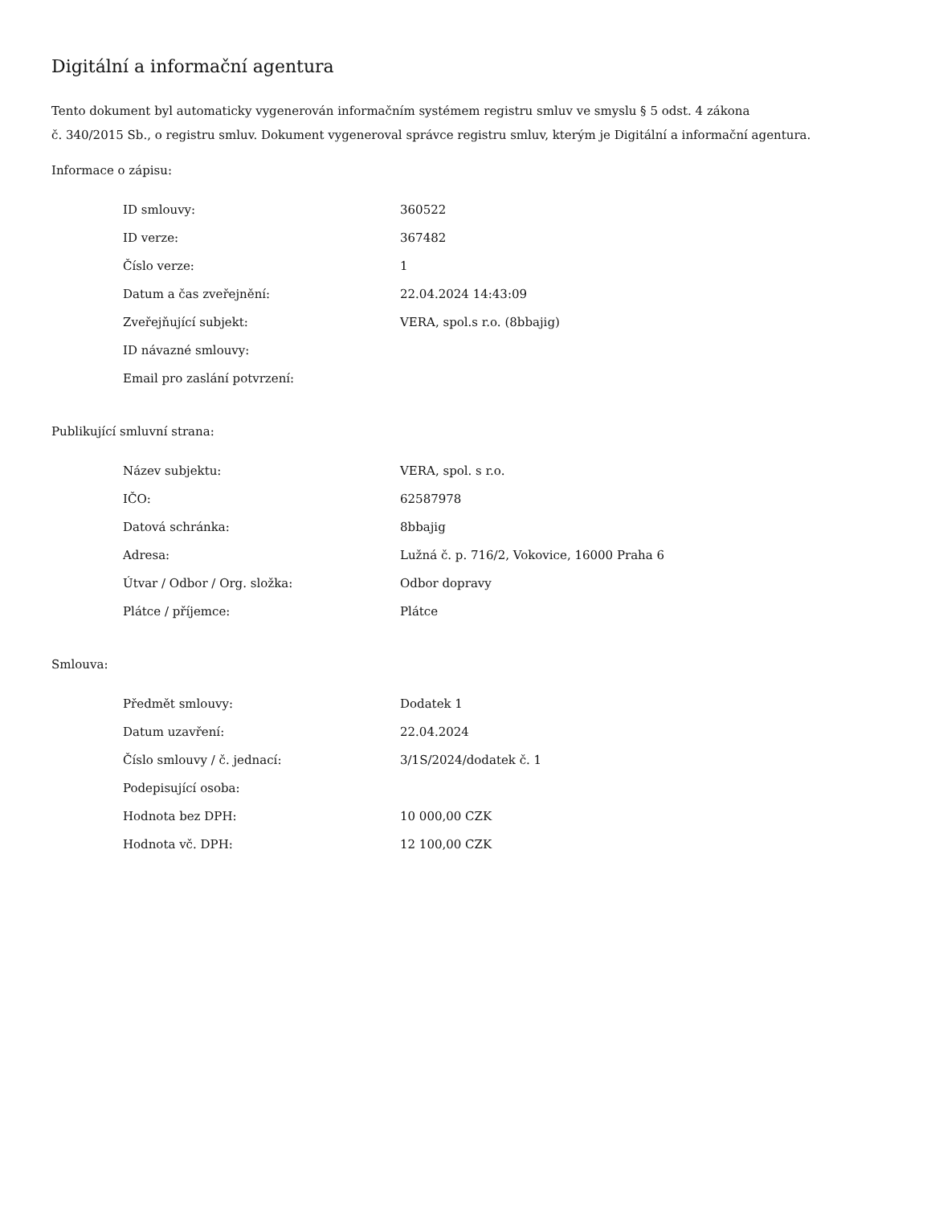Digitální a informační agentura
Tento dokument byl automaticky vygenerován informačním systémem registru smluv ve smyslu § 5 odst. 4 zákona
č. 340/2015 Sb., o registru smluv. Dokument vygeneroval správce registru smluv, kterým je Digitální a informační agentura.
Informace o zápisu:
| ID smlouvy: | 360522 |
| ID verze: | 367482 |
| Číslo verze: | 1 |
| Datum a čas zveřejnění: | 22.04.2024 14:43:09 |
| Zveřejňující subjekt: | VERA, spol.s r.o. (8bbajig) |
| ID návazné smlouvy: | |
| Email pro zaslání potvrzení: | |
Publikující smluvní strana:
| Název subjektu: | VERA, spol. s r.o. |
| IČO: | 62587978 |
| Datová schránka: | 8bbajig |
| Adresa: | Lužná č. p. 716/2, Vokovice, 16000 Praha 6 |
| Útvar / Odbor / Org. složka: | Odbor dopravy |
| Plátce / příjemce: | Plátce |
Smlouva:
| Předmět smlouvy: | Dodatek 1 |
| Datum uzavření: | 22.04.2024 |
| Číslo smlouvy / č. jednací: | 3/1S/2024/dodatek č. 1 |
| Podepisující osoba: | |
| Hodnota bez DPH: | 10 000,00 CZK |
| Hodnota vč. DPH: | 12 100,00 CZK |